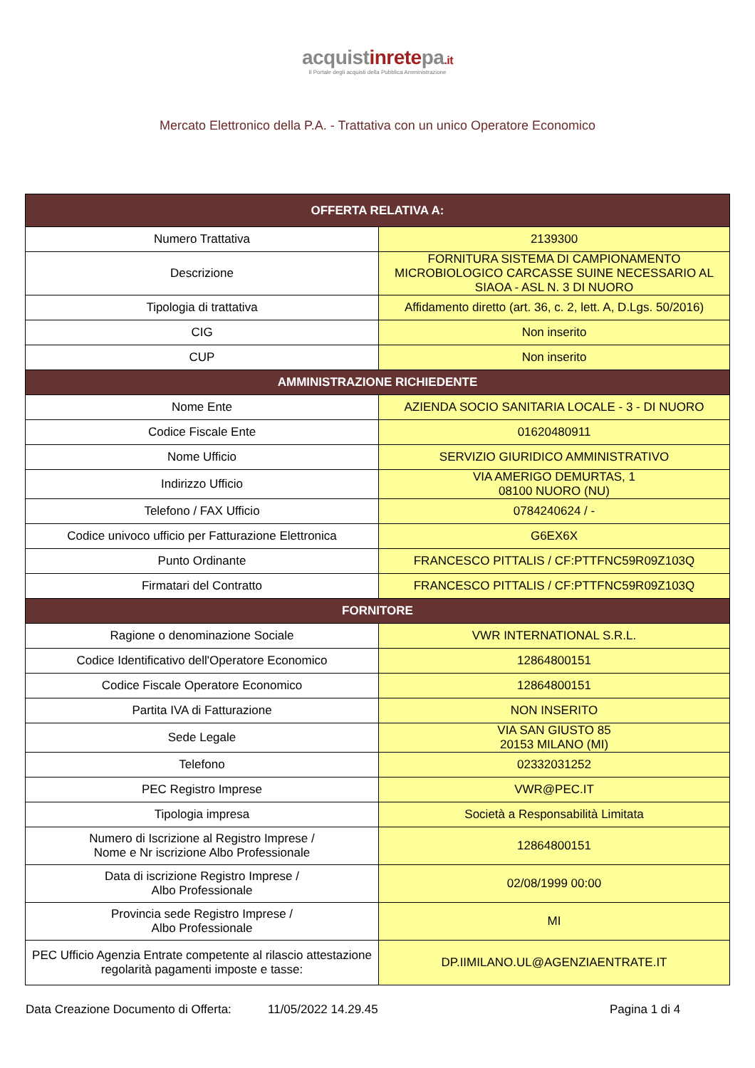acquistinretepa.it
Il Portale degli acquisti della Pubblica Amministrazione
Mercato Elettronico della P.A. - Trattativa con un unico Operatore Economico
| OFFERTA RELATIVA A: | |
| --- | --- |
| Numero Trattativa | 2139300 |
| Descrizione | FORNITURA SISTEMA DI CAMPIONAMENTO MICROBIOLOGICO CARCASSE SUINE NECESSARIO AL SIAOA - ASL N. 3 DI NUORO |
| Tipologia di trattativa | Affidamento diretto (art. 36, c. 2, lett. A, D.Lgs. 50/2016) |
| CIG | Non inserito |
| CUP | Non inserito |
| AMMINISTRAZIONE RICHIEDENTE | |
| Nome Ente | AZIENDA SOCIO SANITARIA LOCALE - 3 - DI NUORO |
| Codice Fiscale Ente | 01620480911 |
| Nome Ufficio | SERVIZIO GIURIDICO AMMINISTRATIVO |
| Indirizzo Ufficio | VIA AMERIGO DEMURTAS, 1 08100 NUORO (NU) |
| Telefono / FAX Ufficio | 0784240624 / - |
| Codice univoco ufficio per Fatturazione Elettronica | G6EX6X |
| Punto Ordinante | FRANCESCO PITTALIS / CF:PTTFNC59R09Z103Q |
| Firmatari del Contratto | FRANCESCO PITTALIS / CF:PTTFNC59R09Z103Q |
| FORNITORE | |
| Ragione o denominazione Sociale | VWR INTERNATIONAL S.R.L. |
| Codice Identificativo dell'Operatore Economico | 12864800151 |
| Codice Fiscale Operatore Economico | 12864800151 |
| Partita IVA di Fatturazione | NON INSERITO |
| Sede Legale | VIA SAN GIUSTO 85 20153 MILANO (MI) |
| Telefono | 02332031252 |
| PEC Registro Imprese | VWR@PEC.IT |
| Tipologia impresa | Società a Responsabilità Limitata |
| Numero di Iscrizione al Registro Imprese / Nome e Nr iscrizione Albo Professionale | 12864800151 |
| Data di iscrizione Registro Imprese / Albo Professionale | 02/08/1999 00:00 |
| Provincia sede Registro Imprese / Albo Professionale | MI |
| PEC Ufficio Agenzia Entrate competente al rilascio attestazione regolarità pagamenti imposte e tasse: | DP.IIMILANO.UL@AGENZIAENTRATE.IT |
Data Creazione Documento di Offerta: 11/05/2022 14.29.45 Pagina 1 di 4